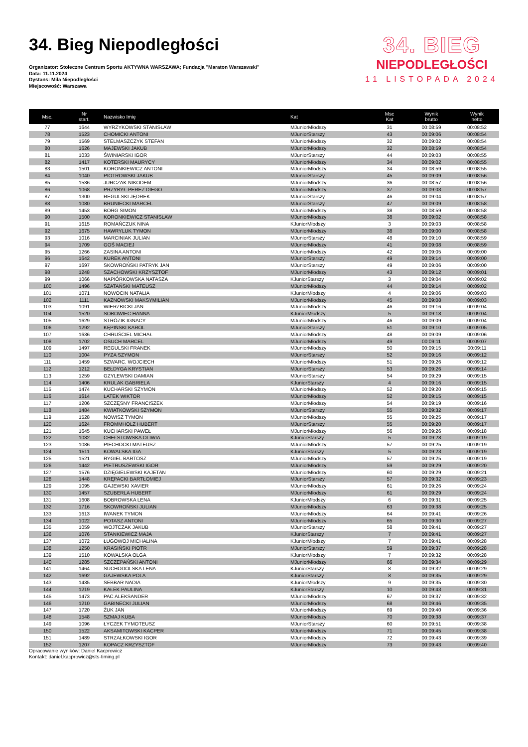34. Bieg Niepodległości
Organizator: Stołeczne Centrum Sportu AKTYWNA WARSZAWA; Fundacja "Maraton Warszawski"
Data: 11.11.2024
Dystans: Mila Niepodległości
Miejscowość: Warszawa
34. BIEG
NIEPODLEGŁOŚCI
11 LISTOPADA 2024
| Msc. | Nr start. | Nazwisko Imię | Kat | Msc Kat | Wynik brutto | Wynik netto |
| --- | --- | --- | --- | --- | --- | --- |
| 77 | 1644 | WYRZYKOWSKI STANISŁAW | MJuniorMłodszy | 31 | 00:08:59 | 00:08:52 |
| 78 | 1523 | CHOMICKI ANTONI | MJuniorStarszy | 43 | 00:09:06 | 00:08:54 |
| 79 | 1569 | STELMASZCZYK STEFAN | MJuniorMłodszy | 32 | 00:09:02 | 00:08:54 |
| 80 | 1626 | MAJEWSKI JAKUB | MJuniorMłodszy | 32 | 00:08:59 | 00:08:54 |
| 81 | 1033 | ŚWINIARSKI IGOR | MJuniorStarszy | 44 | 00:09:03 | 00:08:55 |
| 82 | 1417 | KOTERSKI MAURYCY | MJuniorMłodszy | 34 | 00:09:02 | 00:08:55 |
| 83 | 1501 | KORONKIEWICZ ANTONI | MJuniorMłodszy | 34 | 00:08:59 | 00:08:55 |
| 84 | 1040 | PIOTROWSKI JAKUB | MJuniorStarszy | 45 | 00:09:09 | 00:08:56 |
| 85 | 1536 | JURCZAK NIKODEM | MJuniorMłodszy | 36 | 00:08:57 | 00:08:56 |
| 86 | 1068 | PRZYBYŁ-PEREZ DIEGO | MJuniorMłodszy | 37 | 00:09:03 | 00:08:57 |
| 87 | 1300 | REGULSKI JĘDREK | MJuniorStarszy | 46 | 00:09:04 | 00:08:57 |
| 88 | 1080 | BRUNIECKI MARCEL | MJuniorStarszy | 47 | 00:09:09 | 00:08:58 |
| 89 | 1453 | BORG SIMON | MJuniorMłodszy | 38 | 00:08:59 | 00:08:58 |
| 90 | 1500 | KORONKIEWICZ STANISŁAW | MJuniorMłodszy | 38 | 00:09:02 | 00:08:58 |
| 91 | 1615 | ROMAŃCZUK NINA | KJuniorMłodszy | 3 | 00:09:03 | 00:08:58 |
| 92 | 1675 | HAWRYLUK TYMON | MJuniorMłodszy | 38 | 00:09:00 | 00:08:58 |
| 93 | 1016 | MARCINIAK JULIAN | MJuniorStarszy | 48 | 00:09:10 | 00:08:59 |
| 94 | 1709 | GOŚ MACIEJ | MJuniorMłodszy | 41 | 00:09:08 | 00:08:59 |
| 95 | 1266 | ZASINA ANTONI | MJuniorMłodszy | 42 | 00:09:05 | 00:09:00 |
| 96 | 1642 | KUREK ANTONI | MJuniorStarszy | 49 | 00:09:14 | 00:09:00 |
| 97 | 1697 | SKOWROŃSKI PATRYK JAN | MJuniorStarszy | 49 | 00:09:06 | 00:09:00 |
| 98 | 1248 | SZACHOWSKI KRZYSZTOF | MJuniorMłodszy | 43 | 00:09:12 | 00:09:01 |
| 99 | 1066 | NAPIÓRKOWSKA NATASZA | KJuniorStarszy | 3 | 00:09:04 | 00:09:02 |
| 100 | 1496 | SZATAŃSKI MATEUSZ | MJuniorMłodszy | 44 | 00:09:14 | 00:09:02 |
| 101 | 1071 | NOWOCIN NATALIA | KJuniorMłodszy | 4 | 00:09:06 | 00:09:03 |
| 102 | 1111 | KAZNOWSKI MAKSYMILIAN | MJuniorMłodszy | 45 | 00:09:08 | 00:09:03 |
| 103 | 1091 | WIERZBICKI JAN | MJuniorMłodszy | 46 | 00:09:16 | 00:09:04 |
| 104 | 1520 | SOBOWIEC HANNA | KJuniorMłodszy | 5 | 00:09:18 | 00:09:04 |
| 105 | 1629 | STRÓZIK IGNACY | MJuniorMłodszy | 46 | 00:09:09 | 00:09:04 |
| 106 | 1292 | KĘPIŃSKI KAROL | MJuniorStarszy | 51 | 00:09:10 | 00:09:05 |
| 107 | 1636 | CHRUŚCIEL MICHAŁ | MJuniorMłodszy | 48 | 00:09:09 | 00:09:06 |
| 108 | 1702 | OSUCH MARCEL | MJuniorMłodszy | 49 | 00:09:11 | 00:09:07 |
| 109 | 1497 | REGULSKI FRANEK | MJuniorMłodszy | 50 | 00:09:15 | 00:09:11 |
| 110 | 1004 | PYZA SZYMON | MJuniorStarszy | 52 | 00:09:16 | 00:09:12 |
| 111 | 1459 | SZWARC. WOJCIECH | MJuniorMłodszy | 51 | 00:09:26 | 00:09:12 |
| 112 | 1212 | BEŁDYGA KRYSTIAN | MJuniorStarszy | 53 | 00:09:26 | 00:09:14 |
| 113 | 1259 | GZYLEWSKI DAMIAN | MJuniorStarszy | 54 | 00:09:29 | 00:09:15 |
| 114 | 1406 | KRULAK GABRIELA | KJuniorStarszy | 4 | 00:09:16 | 00:09:15 |
| 115 | 1474 | KUCHARSKI SZYMON | MJuniorMłodszy | 52 | 00:09:20 | 00:09:15 |
| 116 | 1614 | LATEK WIKTOR | MJuniorMłodszy | 52 | 00:09:15 | 00:09:15 |
| 117 | 1206 | SZCZĘSNY FRANCISZEK | MJuniorMłodszy | 54 | 00:09:19 | 00:09:16 |
| 118 | 1484 | KWIATKOWSKI SZYMON | MJuniorStarszy | 55 | 00:09:32 | 00:09:17 |
| 119 | 1528 | NOWISZ TYMON | MJuniorMłodszy | 55 | 00:09:25 | 00:09:17 |
| 120 | 1624 | FROMMHOLZ HUBERT | MJuniorStarszy | 55 | 00:09:20 | 00:09:17 |
| 121 | 1645 | KUCHARSKI PAWEŁ | MJuniorMłodszy | 56 | 00:09:26 | 00:09:18 |
| 122 | 1032 | CHEŁSTOWSKA OLIWIA | KJuniorStarszy | 5 | 00:09:28 | 00:09:19 |
| 123 | 1086 | PIECHOCKI MATEUSZ | MJuniorMłodszy | 57 | 00:09:25 | 00:09:19 |
| 124 | 1511 | KOWALSKA IGA | KJuniorStarszy | 5 | 00:09:23 | 00:09:19 |
| 125 | 1521 | RYGIEL BARTOSZ | MJuniorMłodszy | 57 | 00:09:25 | 00:09:19 |
| 126 | 1442 | PIETRUSZEWSKI IGOR | MJuniorMłodszy | 59 | 00:09:29 | 00:09:20 |
| 127 | 1576 | DZIĘGIELEWSKI KAJETAN | MJuniorMłodszy | 60 | 00:09:29 | 00:09:21 |
| 128 | 1448 | KRĘPACKI BARTŁOMIEJ | MJuniorStarszy | 57 | 00:09:32 | 00:09:23 |
| 129 | 1095 | GAJEWSKI XAVIER | MJuniorMłodszy | 61 | 00:09:26 | 00:09:24 |
| 130 | 1457 | SZUBERLA HUBERT | MJuniorMłodszy | 61 | 00:09:29 | 00:09:24 |
| 131 | 1608 | BOBROWSKA LENA | KJuniorMłodszy | 6 | 00:09:31 | 00:09:25 |
| 132 | 1716 | SKOWROŃSKI JULIAN | MJuniorMłodszy | 63 | 00:09:38 | 00:09:25 |
| 133 | 1613 | IWANEK TYMON | MJuniorMłodszy | 64 | 00:09:41 | 00:09:26 |
| 134 | 1022 | POTASZ ANTONI | MJuniorMłodszy | 65 | 00:09:30 | 00:09:27 |
| 135 | 1059 | WOJTCZAK JAKUB | MJuniorStarszy | 58 | 00:09:41 | 00:09:27 |
| 136 | 1076 | STANKIEWICZ MAJA | KJuniorStarszy | 7 | 00:09:41 | 00:09:27 |
| 137 | 1072 | ŁUGOWOJ MICHALINA | KJuniorMłodszy | 7 | 00:09:41 | 00:09:28 |
| 138 | 1250 | KRASIŃSKI PIOTR | MJuniorStarszy | 59 | 00:09:37 | 00:09:28 |
| 139 | 1510 | KOWALSKA OLGA | KJuniorMłodszy | 7 | 00:09:32 | 00:09:28 |
| 140 | 1285 | SZCZEPAŃSKI ANTONI | MJuniorMłodszy | 66 | 00:09:34 | 00:09:29 |
| 141 | 1464 | SUCHODOLSKA LENA | KJuniorStarszy | 8 | 00:09:32 | 00:09:29 |
| 142 | 1692 | GAJEWSKA POLA | KJuniorStarszy | 8 | 00:09:35 | 00:09:29 |
| 143 | 1435 | SEBBAR NADIA | KJuniorMłodszy | 9 | 00:09:35 | 00:09:30 |
| 144 | 1219 | KAŁEK PAULINA | KJuniorStarszy | 10 | 00:09:43 | 00:09:31 |
| 145 | 1473 | PAC ALEKSANDER | MJuniorMłodszy | 67 | 00:09:37 | 00:09:32 |
| 146 | 1210 | GABINECKI JULIAN | MJuniorMłodszy | 68 | 00:09:46 | 00:09:35 |
| 147 | 1720 | ŻUK JAN | MJuniorMłodszy | 69 | 00:09:40 | 00:09:36 |
| 148 | 1548 | SZMAJ KUBA | MJuniorMłodszy | 70 | 00:09:38 | 00:09:37 |
| 149 | 1096 | ŁYCZEK TYMOTEUSZ | MJuniorStarszy | 60 | 00:09:51 | 00:09:38 |
| 150 | 1522 | AKSAMITOWSKI KACPER | MJuniorMłodszy | 71 | 00:09:45 | 00:09:38 |
| 151 | 1489 | STRZAŁKOWSKI IGOR | MJuniorMłodszy | 72 | 00:09:43 | 00:09:39 |
| 152 | 1207 | KOPACZ KRZYSZTOF | MJuniorMłodszy | 73 | 00:09:43 | 00:09:40 |
Opracowanie wyników: Daniel Kacprowicz
Kontakt: daniel.kacprowicz@sts-timing.pl